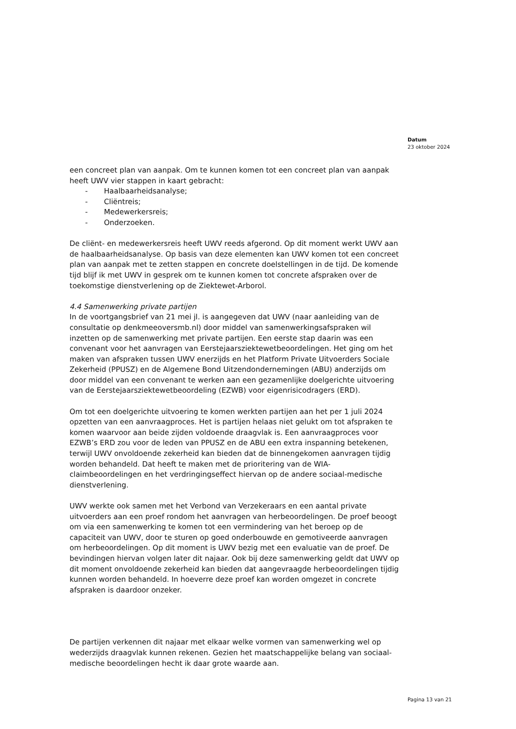Datum
23 oktober 2024
een concreet plan van aanpak. Om te kunnen komen tot een concreet plan van aanpak heeft UWV vier stappen in kaart gebracht:
- Haalbaarheidsanalyse;
- Cliëntreis;
- Medewerkersreis;
- Onderzoeken.
De cliënt- en medewerkersreis heeft UWV reeds afgerond. Op dit moment werkt UWV aan de haalbaarheidsanalyse. Op basis van deze elementen kan UWV komen tot een concreet plan van aanpak met te zetten stappen en concrete doelstellingen in de tijd. De komende tijd blijf ik met UWV in gesprek om te kunnen komen tot concrete afspraken over de toekomstige dienstverlening op de Ziektewet-Arborol.
4.4 Samenwerking private partijen
In de voortgangsbrief van 21 mei jl. is aangegeven dat UWV (naar aanleiding van de consultatie op denkmeeoversmb.nl) door middel van samenwerkingsafspraken wil inzetten op de samenwerking met private partijen. Een eerste stap daarin was een convenant voor het aanvragen van Eerstejaarsziektewetbeoordelingen. Het ging om het maken van afspraken tussen UWV enerzijds en het Platform Private Uitvoerders Sociale Zekerheid (PPUSZ) en de Algemene Bond Uitzendondernemingen (ABU) anderzijds om door middel van een convenant te werken aan een gezamenlijke doelgerichte uitvoering van de Eerstejaarsziektewetbeoordeling (EZWB) voor eigenrisicodragers (ERD).
Om tot een doelgerichte uitvoering te komen werkten partijen aan het per 1 juli 2024 opzetten van een aanvraagproces. Het is partijen helaas niet gelukt om tot afspraken te komen waarvoor aan beide zijden voldoende draagvlak is. Een aanvraagproces voor EZWB’s ERD zou voor de leden van PPUSZ en de ABU een extra inspanning betekenen, terwijl UWV onvoldoende zekerheid kan bieden dat de binnengekomen aanvragen tijdig worden behandeld. Dat heeft te maken met de prioritering van de WIA-claimbeoordelingen en het verdringingseffect hiervan op de andere sociaal-medische dienstverlening.
UWV werkte ook samen met het Verbond van Verzekeraars en een aantal private uitvoerders aan een proef rondom het aanvragen van herbeoordelingen. De proef beoogt om via een samenwerking te komen tot een vermindering van het beroep op de capaciteit van UWV, door te sturen op goed onderbouwde en gemotiveerde aanvragen om herbeoordelingen. Op dit moment is UWV bezig met een evaluatie van de proef. De bevindingen hiervan volgen later dit najaar. Ook bij deze samenwerking geldt dat UWV op dit moment onvoldoende zekerheid kan bieden dat aangevraagde herbeoordelingen tijdig kunnen worden behandeld. In hoeverre deze proef kan worden omgezet in concrete afspraken is daardoor onzeker.
De partijen verkennen dit najaar met elkaar welke vormen van samenwerking wel op wederzijds draagvlak kunnen rekenen. Gezien het maatschappelijke belang van sociaal-medische beoordelingen hecht ik daar grote waarde aan.
Pagina 13 van 21